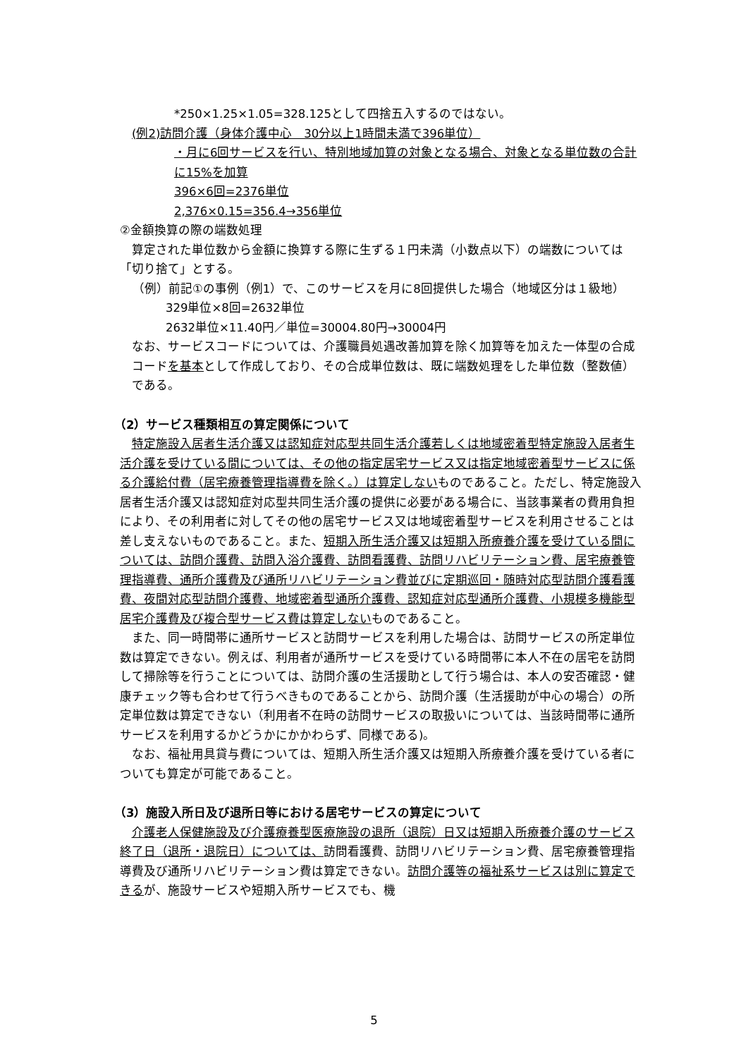*250×1.25×1.05=328.125として四捨五入するのではない。
(例2)訪問介護（身体介護中心　30分以上1時間未満で396単位）
・月に6回サービスを行い、特別地域加算の対象となる場合、対象となる単位数の合計に15%を加算
396×6回=2376単位
2,376×0.15=356.4→356単位
②金額換算の際の端数処理
算定された単位数から金額に換算する際に生ずる１円未満（小数点以下）の端数については「切り捨て」とする。
（例）前記①の事例（例1）で、このサービスを月に8回提供した場合（地域区分は１級地）
329単位×8回=2632単位
2632単位×11.40円／単位=30004.80円→30004円
なお、サービスコードについては、介護職員処遇改善加算を除く加算等を加えた一体型の合成コードを基本として作成しており、その合成単位数は、既に端数処理をした単位数（整数値）である。
（2）サービス種類相互の算定関係について
特定施設入居者生活介護又は認知症対応型共同生活介護若しくは地域密着型特定施設入居者生活介護を受けている間については、その他の指定居宅サービス又は指定地域密着型サービスに係る介護給付費（居宅療養管理指導費を除く。）は算定しないものであること。ただし、特定施設入居者生活介護又は認知症対応型共同生活介護の提供に必要がある場合に、当該事業者の費用負担により、その利用者に対してその他の居宅サービス又は地域密着型サービスを利用させることは差し支えないものであること。また、短期入所生活介護又は短期入所療養介護を受けている間については、訪問介護費、訪問入浴介護費、訪問看護費、訪問リハビリテーション費、居宅療養管理指導費、通所介護費及び通所リハビリテーション費並びに定期巡回・随時対応型訪問介護看護費、夜間対応型訪問介護費、地域密着型通所介護費、認知症対応型通所介護費、小規模多機能型居宅介護費及び複合型サービス費は算定しないものであること。
また、同一時間帯に通所サービスと訪問サービスを利用した場合は、訪問サービスの所定単位数は算定できない。例えば、利用者が通所サービスを受けている時間帯に本人不在の居宅を訪問して掃除等を行うことについては、訪問介護の生活援助として行う場合は、本人の安否確認・健康チェック等も合わせて行うべきものであることから、訪問介護（生活援助が中心の場合）の所定単位数は算定できない（利用者不在時の訪問サービスの取扱いについては、当該時間帯に通所サービスを利用するかどうかにかかわらず、同様である)。
なお、福祉用具貸与費については、短期入所生活介護又は短期入所療養介護を受けている者についても算定が可能であること。
（3）施設入所日及び退所日等における居宅サービスの算定について
介護老人保健施設及び介護療養型医療施設の退所（退院）日又は短期入所療養介護のサービス終了日（退所・退院日）については、訪問看護費、訪問リハビリテーション費、居宅療養管理指導費及び通所リハビリテーション費は算定できない。訪問介護等の福祉系サービスは別に算定できるが、施設サービスや短期入所サービスでも、機
5